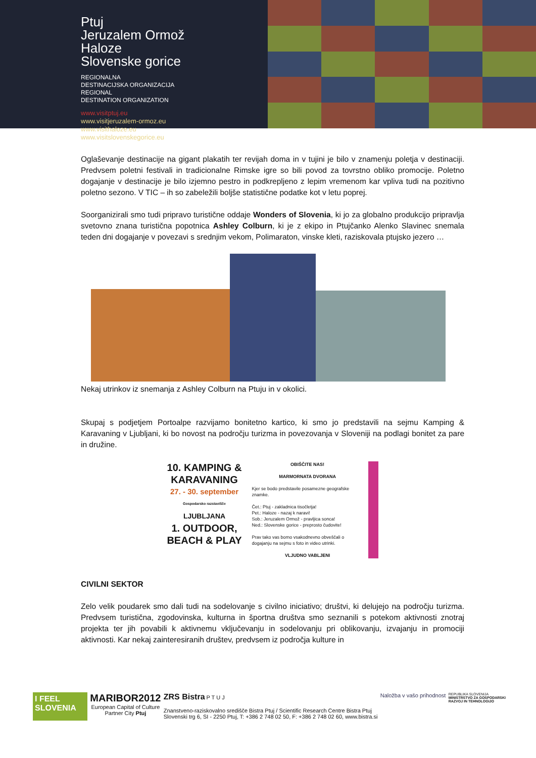Ptuj
Jeruzalem Ormož
Haloze
Slovenske gorice
REGIONALNA
DESTINACIJSKA ORGANIZACIJA
REGIONAL
DESTINATION ORGANIZATION
www.visitptuj.eu
www.visitjeruzalem-ormoz.eu
www.visithaloze.eu
www.visitslovenskegorice.eu
Oglaševanje destinacije na gigant plakatih ter revijah doma in v tujini je bilo v znamenju poletja v destinaciji. Predvsem poletni festivali in tradicionalne Rimske igre so bili povod za tovrstno obliko promocije. Poletno dogajanje v destinacije je bilo izjemno pestro in podkrepljeno z lepim vremenom kar vpliva tudi na pozitivno poletno sezono. V TIC – ih so zabeležili boljše statistične podatke kot v letu poprej.
Soorganizirali smo tudi pripravo turistične oddaje Wonders of Slovenia, ki jo za globalno produkcijo pripravlja svetovno znana turistična popotnica Ashley Colburn, ki je z ekipo in Ptujčanko Alenko Slavinec snemala teden dni dogajanje v povezavi s srednjim vekom, Polimaraton, vinske kleti, raziskovala ptujsko jezero …
Nekaj utrinkov iz snemanja z Ashley Colburn na Ptuju in v okolici.
Skupaj s podjetjem Portoalpe razvijamo bonitetno kartico, ki smo jo predstavili na sejmu Kamping & Karavaning v Ljubljani, ki bo novost na področju turizma in povezovanja v Sloveniji na podlagi bonitet za pare in družine.
10. KAMPING &
KARAVANING
27. - 30. september
Gospodarsko razstavišče
LJUBLJANA
1. OUTDOOR,
BEACH & PLAY
OBIŠČITE NAS!
MARMORNATA DVORANA
Kjer se bodo predstavile posamezne geografske znamke.
Čet.: Ptuj - zakladnica tisočletja!
Pet.: Haloze - nazaj k naravi!
Sob.: Jeruzalem Ormož - pravljica sonca!
Ned.: Slovenske gorice - preprosto čudovite!
Prav tako vas bomo vsakodnevno obveščali o dogajanju na sejmu s foto in video utrinki.
VLJUDNO VABLJENI
CIVILNI SEKTOR
Zelo velik poudarek smo dali tudi na sodelovanje s civilno iniciativo; društvi, ki delujejo na področju turizma. Predvsem turistična, zgodovinska, kulturna in športna društva smo seznanili s potekom aktivnosti znotraj projekta ter jih povabili k aktivnemu vključevanju in sodelovanju pri oblikovanju, izvajanju in promociji aktivnosti. Kar nekaj zainteresiranih društev, predvsem iz področja kulture in
I FEEL
SLOVENIA
MARIBOR2012
European Capital of Culture
Partner City Ptuj
ZRS Bistra P T U J
Znanstveno-raziskovalno središče Bistra Ptuj / Scientific Research Centre Bistra Ptuj
Slovenski trg 6, SI - 2250 Ptuj, T: +386 2 748 02 50, F: +386 2 748 02 60, www.bistra.si
Naložba v vašo prihodnost
REPUBLIKA SLOVENIJA
MINISTRSTVO ZA GOSPODARSKI
RAZVOJ IN TEHNOLOGIJO